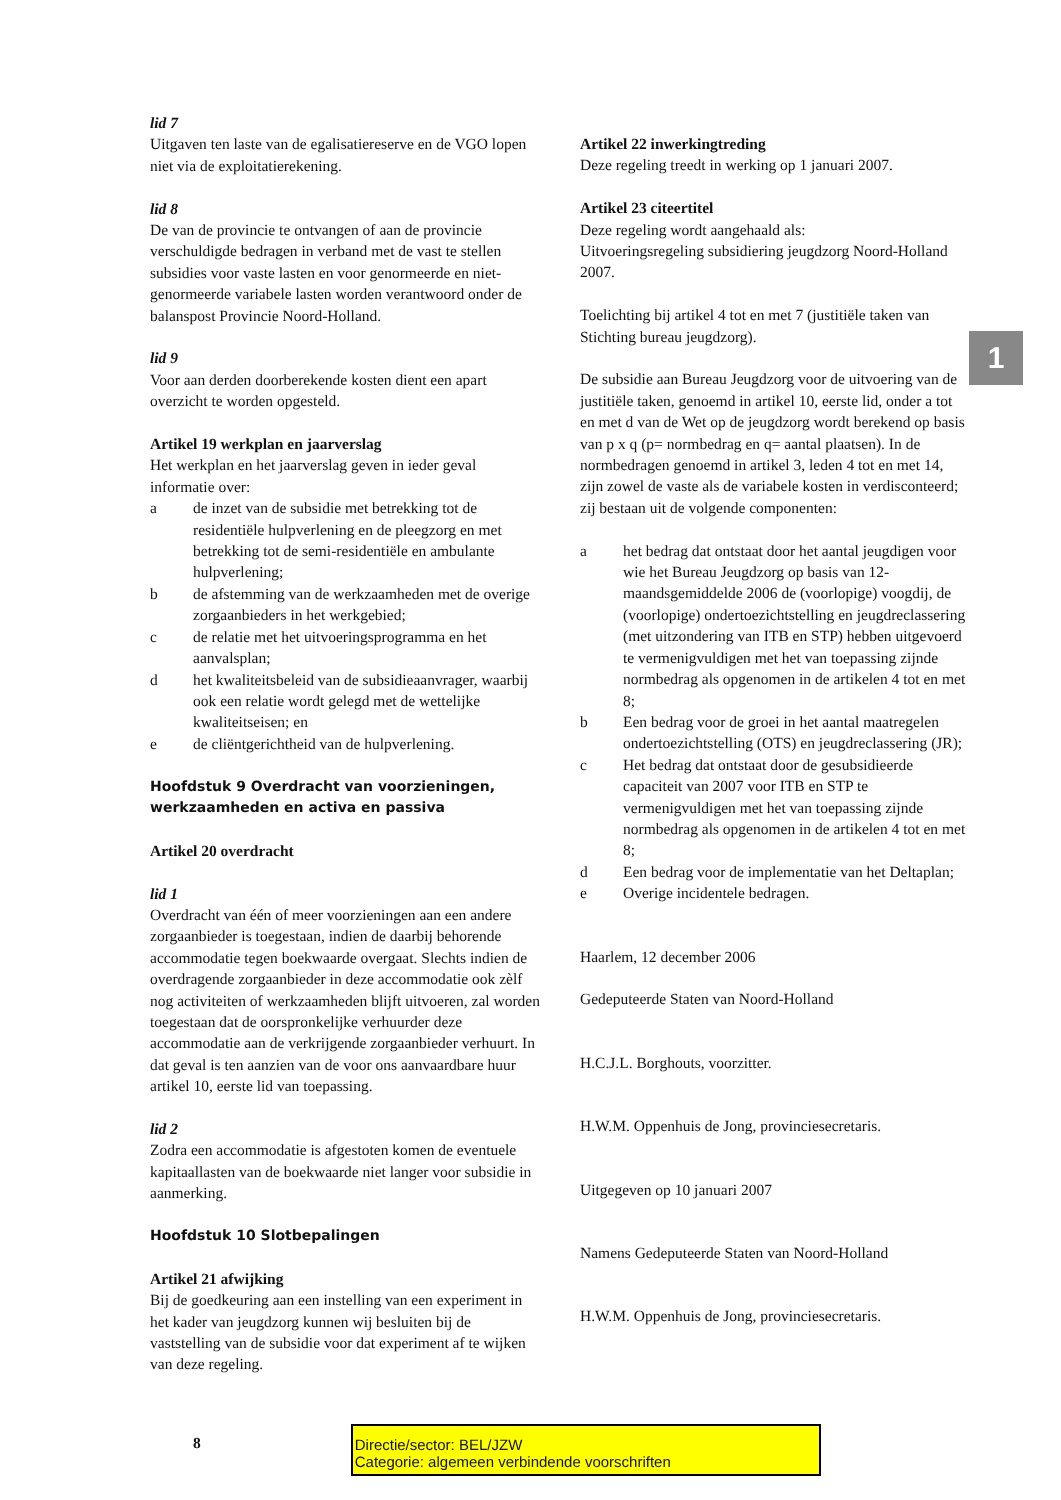1
lid 7
Uitgaven ten laste van de egalisatiereserve en de VGO lopen niet via de exploitatierekening.
lid 8
De van de provincie te ontvangen of aan de provincie verschuldigde bedragen in verband met de vast te stellen subsidies voor vaste lasten en voor genormeerde en niet-genormeerde variabele lasten worden verantwoord onder de balanspost Provincie Noord-Holland.
lid 9
Voor aan derden doorberekende kosten dient een apart overzicht te worden opgesteld.
Artikel 19 werkplan en jaarverslag
Het werkplan en het jaarverslag geven in ieder geval informatie over:
a de inzet van de subsidie met betrekking tot de residentiële hulpverlening en de pleegzorg en met betrekking tot de semi-residentiële en ambulante hulpverlening;
b de afstemming van de werkzaamheden met de overige zorgaanbieders in het werkgebied;
c de relatie met het uitvoeringsprogramma en het aanvalsplan;
d het kwaliteitsbeleid van de subsidieaanvrager, waarbij ook een relatie wordt gelegd met de wettelijke kwaliteitseisen; en
e de cliëntgerichtheid van de hulpverlening.
Hoofdstuk 9 Overdracht van voorzieningen, werkzaamheden en activa en passiva
Artikel 20 overdracht
lid 1
Overdracht van één of meer voorzieningen aan een andere zorgaanbieder is toegestaan, indien de daarbij behorende accommodatie tegen boekwaarde overgaat. Slechts indien de overdragende zorgaanbieder in deze accommodatie ook zèlf nog activiteiten of werkzaamheden blijft uitvoeren, zal worden toegestaan dat de oorspronkelijke verhuurder deze accommodatie aan de verkrijgende zorgaanbieder verhuurt. In dat geval is ten aanzien van de voor ons aanvaardbare huur artikel 10, eerste lid van toepassing.
lid 2
Zodra een accommodatie is afgestoten komen de eventuele kapitaallasten van de boekwaarde niet langer voor subsidie in aanmerking.
Hoofdstuk 10 Slotbepalingen
Artikel 21 afwijking
Bij de goedkeuring aan een instelling van een experiment in het kader van jeugdzorg kunnen wij besluiten bij de vaststelling van de subsidie voor dat experiment af te wijken van deze regeling.
Artikel 22 inwerkingtreding
Deze regeling treedt in werking op 1 januari 2007.
Artikel 23 citeertitel
Deze regeling wordt aangehaald als:
Uitvoeringsregeling subsidiering jeugdzorg Noord-Holland 2007.
Toelichting bij artikel 4 tot en met 7 (justitiële taken van Stichting bureau jeugdzorg).
De subsidie aan Bureau Jeugdzorg voor de uitvoering van de justitiële taken, genoemd in artikel 10, eerste lid, onder a tot en met d van de Wet op de jeugdzorg wordt berekend op basis van p x q (p= normbedrag en q= aantal plaatsen). In de normbedragen genoemd in artikel 3, leden 4 tot en met 14, zijn zowel de vaste als de variabele kosten in verdisconteerd; zij bestaan uit de volgende componenten:
a het bedrag dat ontstaat door het aantal jeugdigen voor wie het Bureau Jeugdzorg op basis van 12-maandsgemiddelde 2006 de (voorlopige) voogdij, de (voorlopige) ondertoezichtstelling en jeugdreclassering (met uitzondering van ITB en STP) hebben uitgevoerd te vermenigvuldigen met het van toepassing zijnde normbedrag als opgenomen in de artikelen 4 tot en met 8;
b Een bedrag voor de groei in het aantal maatregelen ondertoezichtstelling (OTS) en jeugdreclassering (JR);
c Het bedrag dat ontstaat door de gesubsidieerde capaciteit van 2007 voor ITB en STP te vermenigvuldigen met het van toepassing zijnde normbedrag als opgenomen in de artikelen 4 tot en met 8;
d Een bedrag voor de implementatie van het Deltaplan;
e Overige incidentele bedragen.
Haarlem, 12 december 2006
Gedeputeerde Staten van Noord-Holland
H.C.J.L. Borghouts, voorzitter.
H.W.M. Oppenhuis de Jong, provinciesecretaris.
Uitgegeven op 10 januari 2007
Namens Gedeputeerde Staten van Noord-Holland
H.W.M. Oppenhuis de Jong, provinciesecretaris.
8 Directie/sector: BEL/JZW
Categorie: algemeen verbindende voorschriften